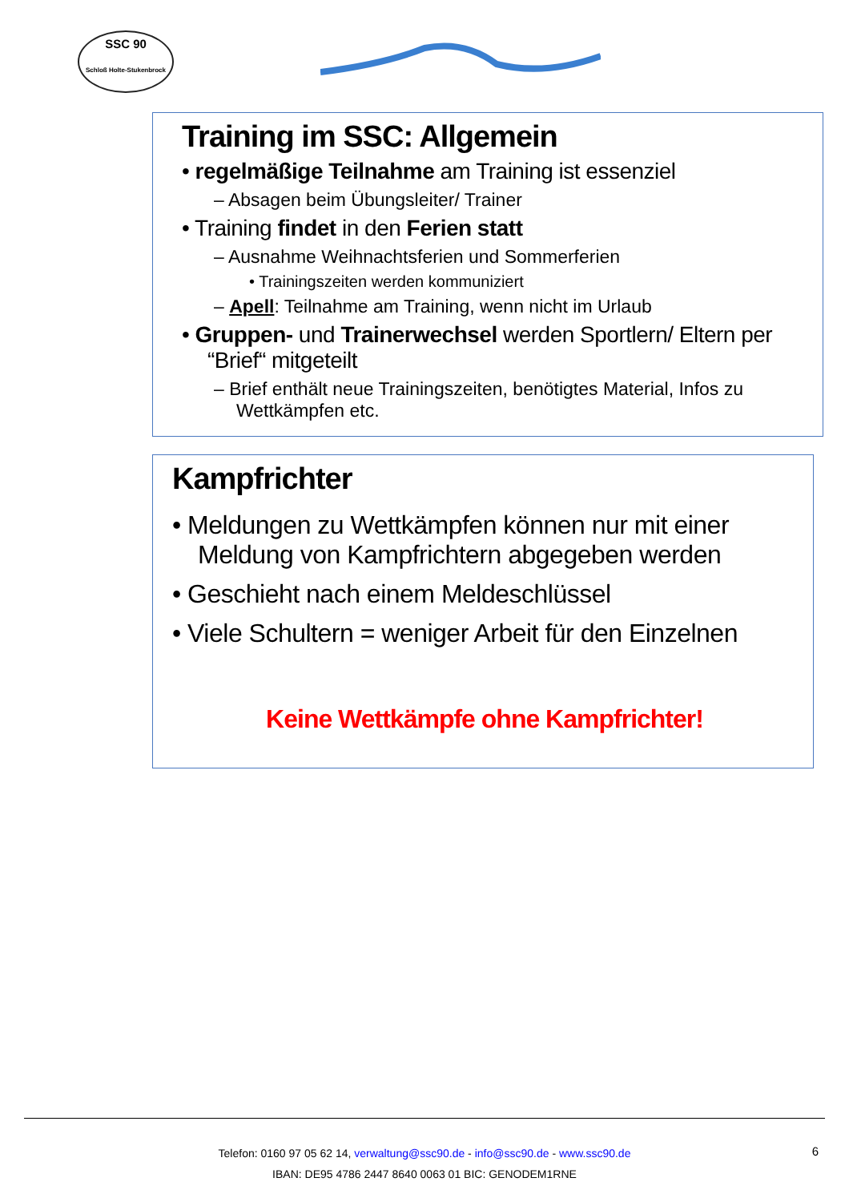SSC 90
Schloß Holte-Stukenbrock
Training im SSC: Allgemein
• regelmäßige Teilnahme am Training ist essenziel
– Absagen beim Übungsleiter/ Trainer
• Training findet in den Ferien statt
– Ausnahme Weihnachtsferien und Sommerferien
• Trainingszeiten werden kommuniziert
– Apell: Teilnahme am Training, wenn nicht im Urlaub
• Gruppen- und Trainerwechsel werden Sportlern/ Eltern per “Brief“ mitgeteilt
– Brief enthält neue Trainingszeiten, benötigtes Material, Infos zu Wettkämpfen etc.
Kampfrichter
• Meldungen zu Wettkämpfen können nur mit einer Meldung von Kampfrichtern abgegeben werden
• Geschieht nach einem Meldeschlüssel
• Viele Schultern = weniger Arbeit für den Einzelnen
Keine Wettkämpfe ohne Kampfrichter!
6 Telefon: 0160 97 05 62 14, verwaltung@ssc90.de - info@ssc90.de - www.ssc90.de
IBAN: DE95 4786 2447 8640 0063 01 BIC: GENODEM1RNE